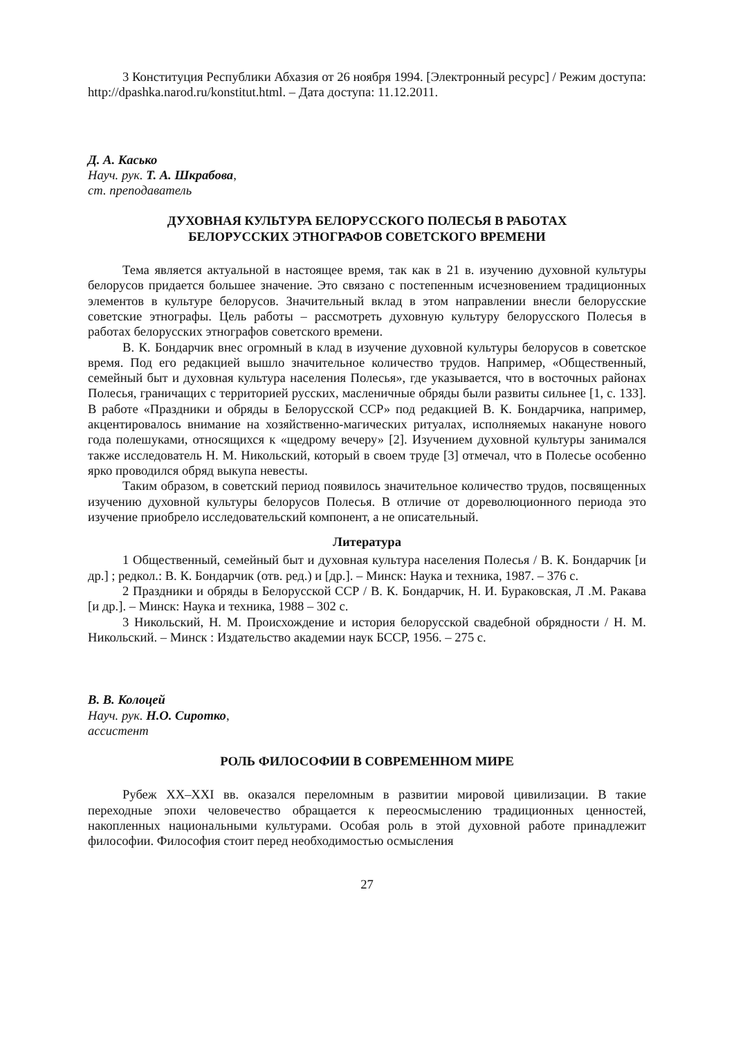3 Конституция Республики Абхазия от 26 ноября 1994. [Электронный ресурс] / Режим доступа: http://dpashka.narod.ru/konstitut.html. – Дата доступа: 11.12.2011.
Д. А. Касько
Науч. рук. Т. А. Шкрабова,
ст. преподаватель
ДУХОВНАЯ КУЛЬТУРА БЕЛОРУССКОГО ПОЛЕСЬЯ В РАБОТАХ
БЕЛОРУССКИХ ЭТНОГРАФОВ СОВЕТСКОГО ВРЕМЕНИ
Тема является актуальной в настоящее время, так как в 21 в. изучению духовной культуры белорусов придается большее значение. Это связано с постепенным исчезновением традиционных элементов в культуре белорусов. Значительный вклад в этом направлении внесли белорусские советские этнографы. Цель работы – рассмотреть духовную культуру белорусского Полесья в работах белорусских этнографов советского времени.
В. К. Бондарчик внес огромный в клад в изучение духовной культуры белорусов в советское время. Под его редакцией вышло значительное количество трудов. Например, «Общественный, семейный быт и духовная культура населения Полесья», где указывается, что в восточных районах Полесья, граничащих с территорией русских, масленичные обряды были развиты сильнее [1, с. 133]. В работе «Праздники и обряды в Белорусской ССР» под редакцией В. К. Бондарчика, например, акцентировалось внимание на хозяйственно-магических ритуалах, исполняемых накануне нового года полешуками, относящихся к «щедрому вечеру» [2]. Изучением духовной культуры занимался также исследователь Н. М. Никольский, который в своем труде [3] отмечал, что в Полесье особенно ярко проводился обряд выкупа невесты.
Таким образом, в советский период появилось значительное количество трудов, посвященных изучению духовной культуры белорусов Полесья. В отличие от дореволюционного периода это изучение приобрело исследовательский компонент, а не описательный.
Литература
1 Общественный, семейный быт и духовная культура населения Полесья / В. К. Бондарчик [и др.] ; редкол.: В. К. Бондарчик (отв. ред.) и [др.]. – Минск: Наука и техника, 1987. – 376 с.
2 Праздники и обряды в Белорусской ССР / В. К. Бондарчик, Н. И. Бураковская, Л .М. Ракава [и др.]. – Минск: Наука и техника, 1988 – 302 с.
3 Никольский, Н. М. Происхождение и история белорусской свадебной обрядности / Н. М. Никольский. – Минск : Издательство академии наук БССР, 1956. – 275 с.
В. В. Колоцей
Науч. рук. Н.О. Сиротко,
ассистент
РОЛЬ ФИЛОСОФИИ В СОВРЕМЕННОМ МИРЕ
Рубеж XX–XXI вв. оказался переломным в развитии мировой цивилизации. В такие переходные эпохи человечество обращается к переосмыслению традиционных ценностей, накопленных национальными культурами. Особая роль в этой духовной работе принадлежит философии. Философия стоит перед необходимостью осмысления
27